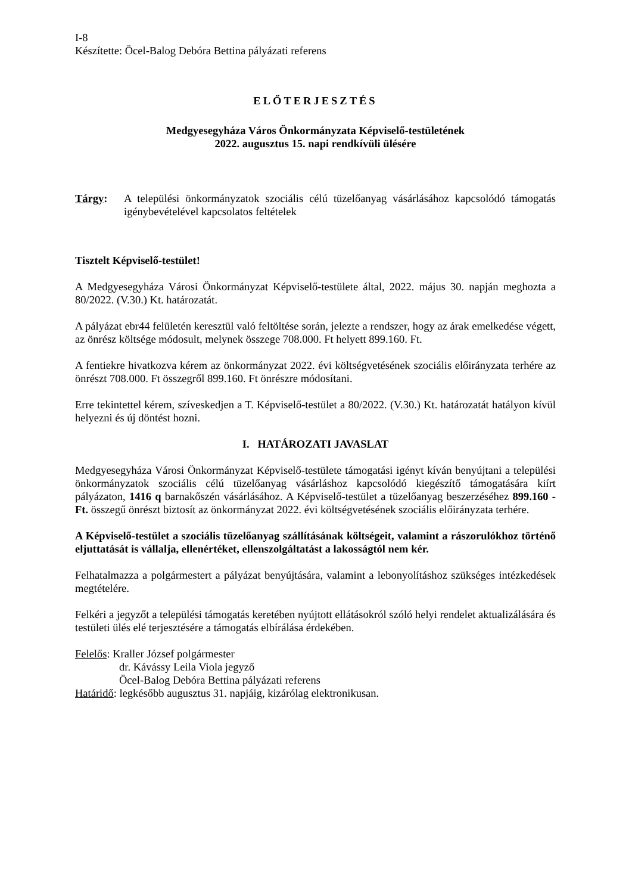I-8
Készítette: Öcel-Balog Debóra Bettina pályázati referens
ELŐTERJESZTÉS
Medgyesegyháza Város Önkormányzata Képviselő-testületének
2022. augusztus 15. napi rendkívüli ülésére
Tárgy: A települési önkormányzatok szociális célú tüzelőanyag vásárlásához kapcsolódó támogatás igénybevételével kapcsolatos feltételek
Tisztelt Képviselő-testület!
A Medgyesegyháza Városi Önkormányzat Képviselő-testülete által, 2022. május 30. napján meghozta a 80/2022. (V.30.) Kt. határozatát.
A pályázat ebr44 felületén keresztül való feltöltése során, jelezte a rendszer, hogy az árak emelkedése végett, az önrész költsége módosult, melynek összege 708.000. Ft helyett 899.160. Ft.
A fentiekre hivatkozva kérem az önkormányzat 2022. évi költségvetésének szociális előirányzata terhére az önrészt 708.000. Ft összegről 899.160. Ft önrészre módosítani.
Erre tekintettel kérem, szíveskedjen a T. Képviselő-testület a 80/2022. (V.30.) Kt. határozatát hatályon kívül helyezni és új döntést hozni.
I. HATÁROZATI JAVASLAT
Medgyesegyháza Városi Önkormányzat Képviselő-testülete támogatási igényt kíván benyújtani a települési önkormányzatok szociális célú tüzelőanyag vásárláshoz kapcsolódó kiegészítő támogatására kiírt pályázaton, 1416 q barnakőszén vásárlásához. A Képviselő-testület a tüzelőanyag beszerzéséhez 899.160 -Ft. összegű önrészt biztosít az önkormányzat 2022. évi költségvetésének szociális előirányzata terhére.
A Képviselő-testület a szociális tüzelőanyag szállításának költségeit, valamint a rászorulókhoz történő eljuttatását is vállalja, ellenértéket, ellenszolgáltatást a lakosságtól nem kér.
Felhatalmazza a polgármestert a pályázat benyújtására, valamint a lebonyolításhoz szükséges intézkedések megtételére.
Felkéri a jegyzőt a települési támogatás keretében nyújtott ellátásokról szóló helyi rendelet aktualizálására és testületi ülés elé terjesztésére a támogatás elbírálása érdekében.
Felelős: Kraller József polgármester
dr. Kávássy Leila Viola jegyző
Öcel-Balog Debóra Bettina pályázati referens
Határidő: legkésőbb augusztus 31. napjáig, kizárólag elektronikusan.